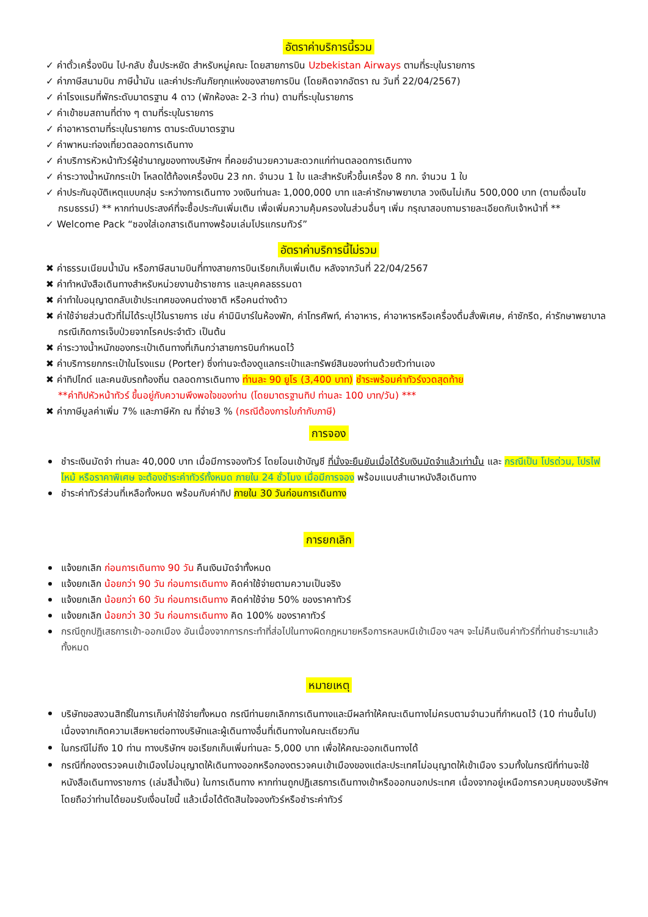อัตราค่าบริการนี้รวม
✓ ค่าตั๋วเครื่องบิน ไป-กลับ ชั้นประหยัด สำหรับหมู่คณะ โดยสายการบิน Uzbekistan Airways ตามที่ระบุในรายการ
✓ ค่าภาษีสนามบิน ภาษีน้ำมัน และค่าประกันภัยทุกแห่งของสายการบิน (โดยคิดจากอัตรา ณ วันที่ 22/04/2567)
✓ ค่าโรงแรมที่พักระดับมาตรฐาน 4 ดาว (พักห้องละ 2-3 ท่าน) ตามที่ระบุในรายการ
✓ ค่าเข้าชมสถานที่ต่าง ๆ ตามที่ระบุในรายการ
✓ ค่าอาหารตามที่ระบุในรายการ ตามระดับมาตรฐาน
✓ ค่าพาหนะท่องเที่ยวตลอดการเดินทาง
✓ ค่าบริการหัวหน้าทัวร์ผู้ชำนาญของทางบริษัทฯ ที่คอยอำนวยความสะดวกแก่ท่านตลอดการเดินทาง
✓ ค่าระวางน้ำหนักกระเป๋า โหลดใต้ท้องเครื่องบิน 23 กก. จำนวน 1 ใบ และสำหรับหิ้วขึ้นเครื่อง 8 กก. จำนวน 1 ใบ
✓ ค่าประกันอุบัติเหตุแบบกลุ่ม ระหว่างการเดินทาง วงเงินท่านละ 1,000,000 บาท และค่ารักษาพยาบาล วงเงินไม่เกิน 500,000 บาท (ตามเงื่อนไขกรมธรรม์) ** หากท่านประสงค์ที่จะซื้อประกันเพิ่มเติม เพื่อเพิ่มความคุ้มครองในส่วนอื่นๆ เพิ่ม กรุณาสอบถามรายละเอียดกับเจ้าหน้าที่ **
✓ Welcome Pack “ซองใส่เอกสารเดินทางพร้อมเล่มโปรแกรมทัวร์”
อัตราค่าบริการนี้ไม่รวม
✖ ค่าธรรมเนียมน้ำมัน หรือภาษีสนามบินที่ทางสายการบินเรียกเก็บเพิ่มเติม หลังจากวันที่ 22/04/2567
✖ ค่าทำหนังสือเดินทางสำหรับหน่วยงานข้าราชการ และบุคคลธรรมดา
✖ ค่าทำใบอนุญาตกลับเข้าประเทศของคนต่างชาติ หรือคนต่างด้าว
✖ ค่าใช้จ่ายส่วนตัวที่ไม่ได้ระบุไว้ในรายการ เช่น ค่ามินิบาร์ในห้องพัก, ค่าโทรศัพท์, ค่าอาหาร, ค่าอาหารหรือเครื่องดื่มสั่งพิเศษ, ค่าซักรีด, ค่ารักษาพยาบาลกรณีเกิดการเจ็บป่วยจากโรคประจำตัว เป็นต้น
✖ ค่าระวางน้ำหนักของกระเป๋าเดินทางที่เกินกว่าสายการบินกำหนดไว้
✖ ค่าบริการยกกระเป๋าในโรงแรม (Porter) ซึ่งท่านจะต้องดูแลกระเป๋าและทรัพย์สินของท่านด้วยตัวท่านเอง
✖ ค่าทิปไกด์ และคนขับรถท้องถิ่น ตลอดการเดินทาง ท่านละ 90 ยูโร (3,400 บาท) ชำระพร้อมค่าทัวร์งวดสุดท้าย
**ค่าทิปหัวหน้าทัวร์ ขึ้นอยู่กับความพึงพอใจของท่าน (โดยมาตรฐานทิป ท่านละ 100 บาท/วัน) ***
✖ ค่าภาษีมูลค่าเพิ่ม 7% และภาษีหัก ณ ที่จ่าย3 % (กรณีต้องการใบกำกับภาษี)
การจอง
ชำระเงินมัดจำ ท่านละ 40,000 บาท เมื่อมีการจองทัวร์ โดยโอนเข้าบัญชี ที่นั่งจะยืนยันเมื่อได้รับเงินมัดจำแล้วเท่านั้น และ กรณีเป็น โปรด่วน, โปรไฟไหม้ หรือราคาพิเศษ จะต้องชำระค่าทัวร์ทั้งหมด ภายใน 24 ชั่วโมง เมื่อมีการจอง พร้อมแนบสำเนาหนังสือเดินทาง
ชำระค่าทัวร์ส่วนที่เหลือทั้งหมด พร้อมกับค่าทิป ภายใน 30 วันก่อนการเดินทาง
การยกเลิก
แจ้งยกเลิก ก่อนการเดินทาง 90 วัน คืนเงินมัดจำทั้งหมด
แจ้งยกเลิก น้อยกว่า 90 วัน ก่อนการเดินทาง คิดค่าใช้จ่ายตามความเป็นจริง
แจ้งยกเลิก น้อยกว่า 60 วัน ก่อนการเดินทาง คิดค่าใช้จ่าย 50% ของราคาทัวร์
แจ้งยกเลิก น้อยกว่า 30 วัน ก่อนการเดินทาง คิด 100% ของราคาทัวร์
กรณีถูกปฏิเสธการเข้า-ออกเมือง อันเนื่องจากการกระทำที่ส่อไปในทางผิดกฎหมายหรือการหลบหนีเข้าเมือง ฯลฯ จะไม่คืนเงินค่าทัวร์ที่ท่านชำระมาแล้วทั้งหมด
หมายเหตุ
บริษัทขอสงวนสิทธิ์ในการเก็บค่าใช้จ่ายทั้งหมด กรณีท่านยกเลิกการเดินทางและมีผลทำให้คณะเดินทางไม่ครบตามจำนวนที่กำหนดไว้ (10 ท่านขึ้นไป) เนื่องจากเกิดความเสียหายต่อทางบริษัทและผู้เดินทางอื่นที่เดินทางในคณะเดียวกัน
ในกรณีไม่ถึง 10 ท่าน ทางบริษัทฯ ขอเรียกเก็บเพิ่มท่านละ 5,000 บาท เพื่อให้คณะออกเดินทางได้
กรณีที่กองตรวจคนเข้าเมืองไม่อนุญาตให้เดินทางออกหรือกองตรวจคนเข้าเมืองของแต่ละประเทศไม่อนุญาตให้เข้าเมือง รวมทั้งในกรณีที่ท่านจะใช้หนังสือเดินทางราชการ (เล่มสีน้ำเงิน) ในการเดินทาง หากท่านถูกปฏิเสธการเดินทางเข้าหรือออกนอกประเทศ เนื่องจากอยู่เหนือการควบคุมของบริษัทฯ โดยถือว่าท่านได้ยอมรับเงื่อนไขนี้ แล้วเมื่อได้ตัดสินใจจองทัวร์หรือชำระค่าทัวร์